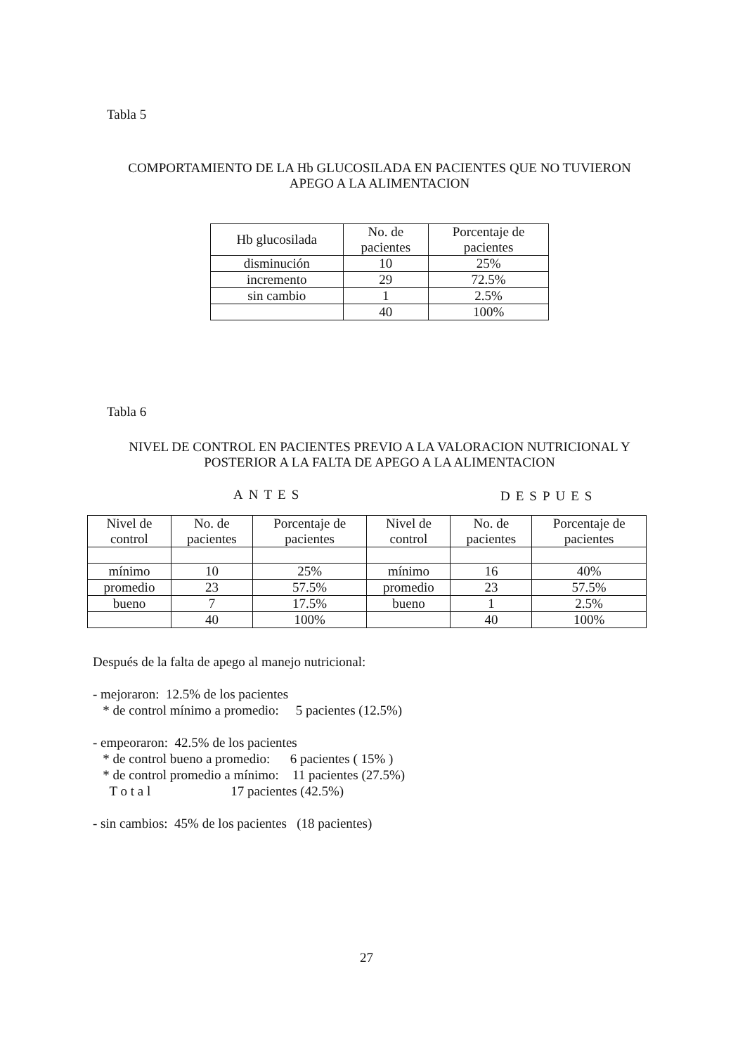Tabla 5
COMPORTAMIENTO DE LA Hb GLUCOSILADA EN PACIENTES QUE NO TUVIERON
APEGO A LA ALIMENTACION
| Hb glucosilada | No. de pacientes | Porcentaje de pacientes |
| disminución | 10 | 25% |
| incremento | 29 | 72.5% |
| sin cambio | 1 | 2.5% |
| | 40 | 100% |
Tabla 6
NIVEL DE CONTROL EN PACIENTES PREVIO A LA VALORACION NUTRICIONAL Y
POSTERIOR A LA FALTA DE APEGO A LA ALIMENTACION
ANTES DESPUES
| Nivel de control | No. de pacientes | Porcentaje de pacientes | Nivel de control | No. de pacientes | Porcentaje de pacientes |
| mínimo | 10 | 25% | mínimo | 16 | 40% |
| promedio | 23 | 57.5% | promedio | 23 | 57.5% |
| bueno | 7 | 17.5% | bueno | 1 | 2.5% |
| | 40 | 100% | | 40 | 100% |
Después de la falta de apego al manejo nutricional: - mejoraron: 12.5% de los pacientes * de control mínimo a promedio: 5 pacientes (12.5%) - empeoraron: 42.5% de los pacientes * de control bueno a promedio: 6 pacientes ( 15% ) * de control promedio a mínimo: 11 pacientes (27.5%) T o t a l 17 pacientes (42.5%) - sin cambios: 45% de los pacientes (18 pacientes)
27